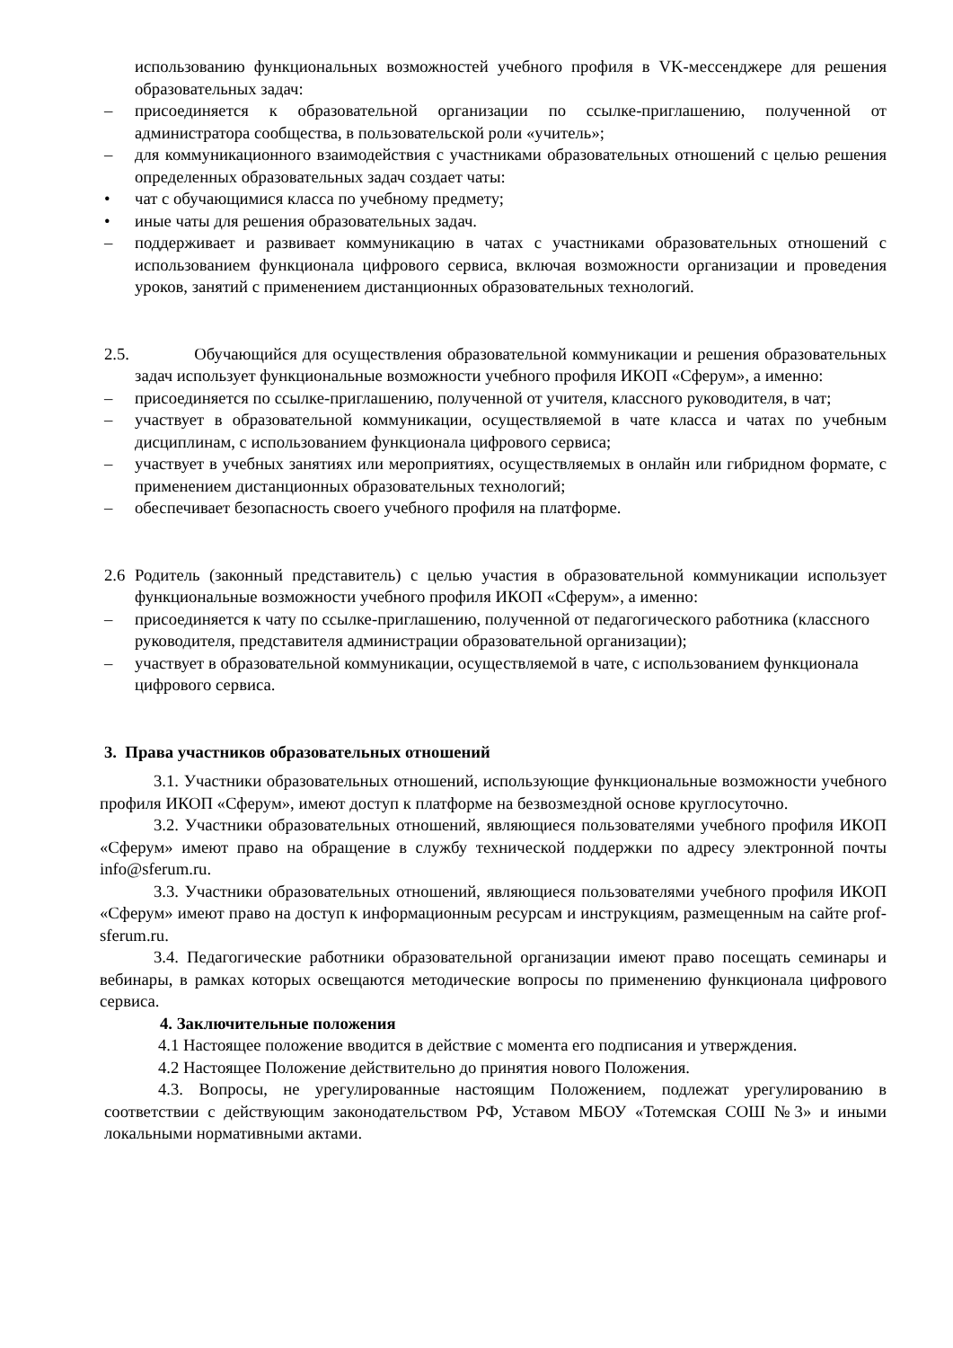использованию функциональных возможностей учебного профиля в VK-мессенджере для решения образовательных задач:
– присоединяется к образовательной организации по ссылке-приглашению, полученной от администратора сообщества, в пользовательской роли «учитель»;
– для коммуникационного взаимодействия с участниками образовательных отношений с целью решения определенных образовательных задач создает чаты:
• чат с обучающимися класса по учебному предмету;
• иные чаты для решения образовательных задач.
– поддерживает и развивает коммуникацию в чатах с участниками образовательных отношений с использованием функционала цифрового сервиса, включая возможности организации и проведения уроков, занятий с применением дистанционных образовательных технологий.
2.5. Обучающийся для осуществления образовательной коммуникации и решения образовательных задач использует функциональные возможности учебного профиля ИКОП «Сферум», а именно:
– присоединяется по ссылке-приглашению, полученной от учителя, классного руководителя, в чат;
– участвует в образовательной коммуникации, осуществляемой в чате класса и чатах по учебным дисциплинам, с использованием функционала цифрового сервиса;
– участвует в учебных занятиях или мероприятиях, осуществляемых в онлайн или гибридном формате, с применением дистанционных образовательных технологий;
– обеспечивает безопасность своего учебного профиля на платформе.
2.6 Родитель (законный представитель) с целью участия в образовательной коммуникации использует функциональные возможности учебного профиля ИКОП «Сферум», а именно:
– присоединяется к чату по ссылке-приглашению, полученной от педагогического работника (классного руководителя, представителя администрации образовательной организации);
– участвует в образовательной коммуникации, осуществляемой в чате, с использованием функционала цифрового сервиса.
3. Права участников образовательных отношений
3.1. Участники образовательных отношений, использующие функциональные возможности учебного профиля ИКОП «Сферум», имеют доступ к платформе на безвозмездной основе круглосуточно.
3.2. Участники образовательных отношений, являющиеся пользователями учебного профиля ИКОП «Сферум» имеют право на обращение в службу технической поддержки по адресу электронной почты info@sferum.ru.
3.3. Участники образовательных отношений, являющиеся пользователями учебного профиля ИКОП «Сферум» имеют право на доступ к информационным ресурсам и инструкциям, размещенным на сайте prof-sferum.ru.
3.4. Педагогические работники образовательной организации имеют право посещать семинары и вебинары, в рамках которых освещаются методические вопросы по применению функционала цифрового сервиса.
4. Заключительные положения
4.1 Настоящее положение вводится в действие с момента его подписания и утверждения.
4.2 Настоящее Положение действительно до принятия нового Положения.
4.3. Вопросы, не урегулированные настоящим Положением, подлежат урегулированию в соответствии с действующим законодательством РФ, Уставом МБОУ «Тотемская СОШ №3» и иными локальными нормативными актами.